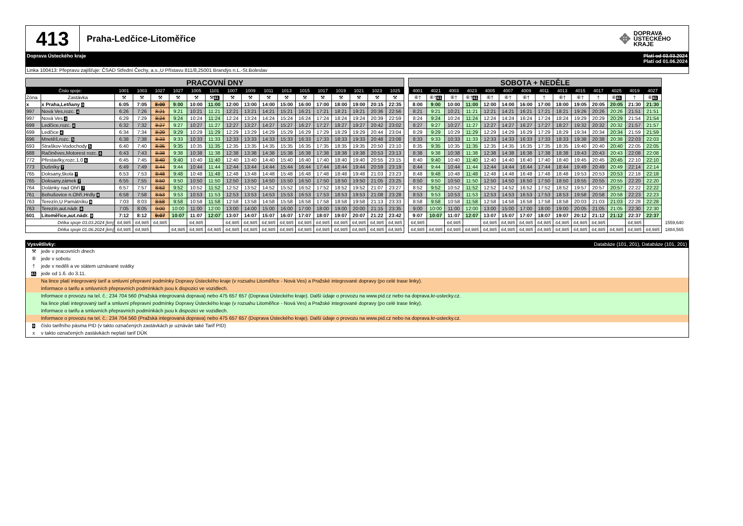413
Praha-Ledčice-Litoměřice
✥ DOPRAVA
ÚSTECKÉHO
KRAJE
Doprava Ústeckého kraje Platí od 03.03.2024
Platí od 01.06.2024
Linka 100413: Přepravu zajišťuje: ČSAD Střední Čechy, a.s.,U Přístavu 811/8,25001 Brandýs n.L.-St.Boleslav
| PRACOVNÍ DNY | | | | | | | | | | | | | | | | | | | SOBOTA + NEDĚLE | | | | | | | | | | | | | | |
| Číslo spoje: | | 1001 | 1003 | 1027 | 1027 | 1005 | 1101 | 1007 | 1009 | 1011 | 1013 | 1015 | 1017 | 1019 | 1021 | 1023 | 1025 | | 4001 | 4021 | 4003 | 4023 | 4005 | 4007 | 4009 | 4011 | 4013 | 4015 | 4017 | 4025 | 4019 | 4027 | |
| Zóna | Zastávka | ⚒ | ⚒ | ⚒ | ⚒ | ⚒ | ⚒ 61 | ⚒ | ⚒ | ⚒ | ⚒ | ⚒ | ⚒ | ⚒ | ⚒ | ⚒ | ⚒ | | ⑥† | ⑥† 61 | ⑥† | ⑥† 61 | ⑥† | ⑥† | ⑥† | † | ⑥† | ⑥† | † | ⑥ 61 | † | ⑥ 61 | |
| x | x Praha,Letňany 0 | 6:05 | 7:05 | 8:00 | 9:00 | 10:00 | 11:00 | 12:00 | 13:00 | 14:00 | 15:00 | 16:00 | 17:00 | 18:00 | 19:00 | 20:15 | 22:35 | | 8:00 | 9:00 | 10:00 | 11:00 | 12:00 | 14:00 | 16:00 | 17:00 | 18:00 | 19:05 | 20:05 | 20:05 | 21:30 | 21:30 | |
| 997 | Nová Ves,rozc. 4 | 6:26 | 7:26 | 8:21 | 9:21 | 10:21 | 11:21 | 12:21 | 13:21 | 14:21 | 15:21 | 16:21 | 17:21 | 18:21 | 19:21 | 20:36 | 22:56 | | 8:21 | 9:21 | 10:21 | 11:21 | 12:21 | 14:21 | 16:21 | 17:21 | 18:21 | 19:26 | 20:26 | 20:26 | 21:51 | 21:51 | |
| 997 | Nová Ves 4 | 6:29 | 7:29 | 8:24 | 9:24 | 10:24 | 11:24 | 12:24 | 13:24 | 14:24 | 15:24 | 16:24 | 17:24 | 18:24 | 19:24 | 20:39 | 22:59 | | 8:24 | 9:24 | 10:24 | 11:24 | 12:24 | 14:24 | 16:24 | 17:24 | 18:24 | 19:29 | 20:29 | 20:29 | 21:54 | 21:54 | |
| 699 | Ledčice,rozc. 4 | 6:32 | 7:32 | 8:27 | 9:27 | 10:27 | 11:27 | 12:27 | 13:27 | 14:27 | 15:27 | 16:27 | 17:27 | 18:27 | 19:27 | 20:42 | 23:02 | | 8:27 | 9:27 | 10:27 | 11:27 | 12:27 | 14:27 | 16:27 | 17:27 | 18:27 | 19:32 | 20:32 | 20:32 | 21:57 | 21:57 | |
| 699 | Ledčice 4 | 6:34 | 7:34 | 8:29 | 9:29 | 10:29 | 11:29 | 12:29 | 13:29 | 14:29 | 15:29 | 16:29 | 17:29 | 18:29 | 19:29 | 20:44 | 23:04 | | 8:29 | 9:29 | 10:29 | 11:29 | 12:29 | 14:29 | 16:29 | 17:29 | 18:29 | 19:34 | 20:34 | 20:34 | 21:59 | 21:59 | |
| 696 | Mnetěš,rozc. 5 | 6:38 | 7:38 | 8:33 | 9:33 | 10:33 | 11:33 | 12:33 | 13:33 | 14:33 | 15:33 | 16:33 | 17:33 | 18:33 | 19:33 | 20:48 | 23:08 | | 8:33 | 9:33 | 10:33 | 11:33 | 12:33 | 14:33 | 16:33 | 17:33 | 18:33 | 19:38 | 20:38 | 20:38 | 22:03 | 22:03 | |
| 693 | Straškov-Vodochody 5 | 6:40 | 7:40 | 8:35 | 9:35 | 10:35 | 11:35 | 12:35 | 13:35 | 14:35 | 15:35 | 16:35 | 17:35 | 18:35 | 19:35 | 20:50 | 23:10 | | 8:35 | 9:35 | 10:35 | 11:35 | 12:35 | 14:35 | 16:35 | 17:35 | 18:35 | 19:40 | 20:40 | 20:40 | 22:05 | 22:05 | |
| 688 | Račiněves,Motorest rozc. 6 | 6:43 | 7:43 | 8:38 | 9:38 | 10:38 | 11:38 | 12:38 | 13:38 | 14:38 | 15:38 | 16:38 | 17:38 | 18:38 | 19:38 | 20:53 | 23:13 | | 8:38 | 9:38 | 10:38 | 11:38 | 12:38 | 14:38 | 16:38 | 17:38 | 18:38 | 19:43 | 20:43 | 20:43 | 22:08 | 22:08 | |
| 772 | Přestavlky,rozc.1.0 6 | 6:45 | 7:45 | 8:40 | 9:40 | 10:40 | 11:40 | 12:40 | 13:40 | 14:40 | 15:40 | 16:40 | 17:40 | 18:40 | 19:40 | 20:55 | 23:15 | | 8:40 | 9:40 | 10:40 | 11:40 | 12:40 | 14:40 | 16:40 | 17:40 | 18:40 | 19:45 | 20:45 | 20:45 | 22:10 | 22:10 | |
| 773 | Dušníky 7 | 6:49 | 7:49 | 8:44 | 9:44 | 10:44 | 11:44 | 12:44 | 13:44 | 14:44 | 15:44 | 16:44 | 17:44 | 18:44 | 19:44 | 20:59 | 23:19 | | 8:44 | 9:44 | 10:44 | 11:44 | 12:44 | 14:44 | 16:44 | 17:44 | 18:44 | 19:49 | 20:49 | 20:49 | 22:14 | 22:14 | |
| 765 | Doksany,škola 7 | 6:53 | 7:53 | 8:48 | 9:48 | 10:48 | 11:48 | 12:48 | 13:48 | 14:48 | 15:48 | 16:48 | 17:48 | 18:48 | 19:48 | 21:03 | 23:23 | | 8:48 | 9:48 | 10:48 | 11:48 | 12:48 | 14:48 | 16:48 | 17:48 | 18:48 | 19:53 | 20:53 | 20:53 | 22:18 | 22:18 | |
| 765 | Doksany,zámek 7 | 6:55 | 7:55 | 8:50 | 9:50 | 10:50 | 11:50 | 12:50 | 13:50 | 14:50 | 15:50 | 16:50 | 17:50 | 18:50 | 19:50 | 21:05 | 23:25 | | 8:50 | 9:50 | 10:50 | 11:50 | 12:50 | 14:50 | 16:50 | 17:50 | 18:50 | 19:55 | 20:55 | 20:55 | 22:20 | 22:20 | |
| 764 | Dolánky nad Ohří 7 | 6:57 | 7:57 | 8:52 | 9:52 | 10:52 | 11:52 | 12:52 | 13:52 | 14:52 | 15:52 | 16:52 | 17:52 | 18:52 | 19:52 | 21:07 | 23:27 | | 8:52 | 9:52 | 10:52 | 11:52 | 12:52 | 14:52 | 16:52 | 17:52 | 18:52 | 19:57 | 20:57 | 20:57 | 22:22 | 22:22 | |
| 761 | Bohušovice n.Ohří,Hrdly 8 | 6:58 | 7:58 | 8:53 | 9:53 | 10:53 | 11:53 | 12:53 | 13:53 | 14:53 | 15:53 | 16:53 | 17:53 | 18:53 | 19:53 | 21:08 | 23:28 | | 8:53 | 9:53 | 10:53 | 11:53 | 12:53 | 14:53 | 16:53 | 17:53 | 18:53 | 19:58 | 20:58 | 20:58 | 22:23 | 22:23 | |
| 763 | Terezín,U Památníku 8 | 7:03 | 8:03 | 8:58 | 9:58 | 10:58 | 11:58 | 12:58 | 13:58 | 14:58 | 15:58 | 16:58 | 17:58 | 18:58 | 19:58 | 21:13 | 23:33 | | 8:58 | 9:58 | 10:58 | 11:58 | 12:58 | 14:58 | 16:58 | 17:58 | 18:58 | 20:03 | 21:03 | 21:03 | 22:28 | 22:28 | |
| 763 | Terezín,aut.nádr. 8 | 7:05 | 8:05 | 9:00 | 10:00 | 11:00 | 12:00 | 13:00 | 14:00 | 15:00 | 16:00 | 17:00 | 18:00 | 19:00 | 20:00 | 21:15 | 23:35 | | 9:00 | 10:00 | 11:00 | 12:00 | 13:00 | 15:00 | 17:00 | 18:00 | 19:00 | 20:05 | 21:05 | 21:05 | 22:30 | 22:30 | |
| 601 | Litoměřice,aut.nádr. 9 | 7:12 | 8:12 | 9:07 | 10:07 | 11:07 | 12:07 | 13:07 | 14:07 | 15:07 | 16:07 | 17:07 | 18:07 | 19:07 | 20:07 | 21:22 | 23:42 | | 9:07 | 10:07 | 11:07 | 12:07 | 13:07 | 15:07 | 17:07 | 18:07 | 19:07 | 20:12 | 21:12 | 21:12 | 22:37 | 22:37 | |
| Délka spoje 03.03.2024 [km] | | 64,985 | 64,985 | 64,985 | | 64,985 | | 64,985 | 64,985 | 64,985 | 64,985 | 64,985 | 64,985 | 64,985 | 64,985 | 64,985 | 64,985 | | 64,985 | | 64,985 | | 64,985 | 64,985 | 64,985 | 64,985 | 64,985 | 64,985 | 64,985 | | 64,985 | | 1559,640 |
| Délka spoje 01.06.2024 [km] | | 64,985 | 64,985 | | 64,985 | 64,985 | 64,985 | 64,985 | 64,985 | 64,985 | 64,985 | 64,985 | 64,985 | 64,985 | 64,985 | 64,985 | 64,985 | | 64,985 | 64,985 | 64,985 | 64,985 | 64,985 | 64,985 | 64,985 | 64,985 | 64,985 | 64,985 | 64,985 | 64,985 | 64,985 | 64,985 | 1884,565 |
Vysvětlivky: Databáze (101, 201), Databáze (101, 201)
⚒ jede v pracovních dnech
⑥ jede v sobotu
† jede v neděli a ve státem uznávané svátky
61 jede od 1.6. do 3.11.
Na lince platí integrovaný tarif a smluvní přepravní podmínky Dopravy Ústeckého kraje (v rozsahu Litoměřice - Nová Ves) a Pražské integrované dopravy (po celé trase linky).
Informace o tarifu a smluvních přepravních podmínkách jsou k dispozici ve vozidlech.
Informace o provozu na tel. č.: 234 704 560 (Pražská integrovaná doprava) nebo 475 657 657 (Doprava Ústeckého kraje). Další údaje o provozu na www.pid.cz nebo na doprava.kr-ustecky.cz.
Na lince platí integrovaný tarif a smluvní přepravní podmínky Dopravy Ústeckého kraje (v rozsahu Litoměřice - Nová Ves) a Pražské integrované dopravy (po celé trase linky).
Informace o tarifu a smluvních přepravních podmínkách jsou k dispozici ve vozidlech.
Informace o provozu na tel. č.: 234 704 560 (Pražská integrovaná doprava) nebo 475 657 657 (Doprava Ústeckého kraje). Další údaje o provozu na www.pid.cz nebo na doprava.kr-ustecky.cz.
0 číslo tarifního pásma PID (v takto označených zastávkách je uznáván také Tarif PID)
x v takto označených zastávkách neplatí tarif DÚK